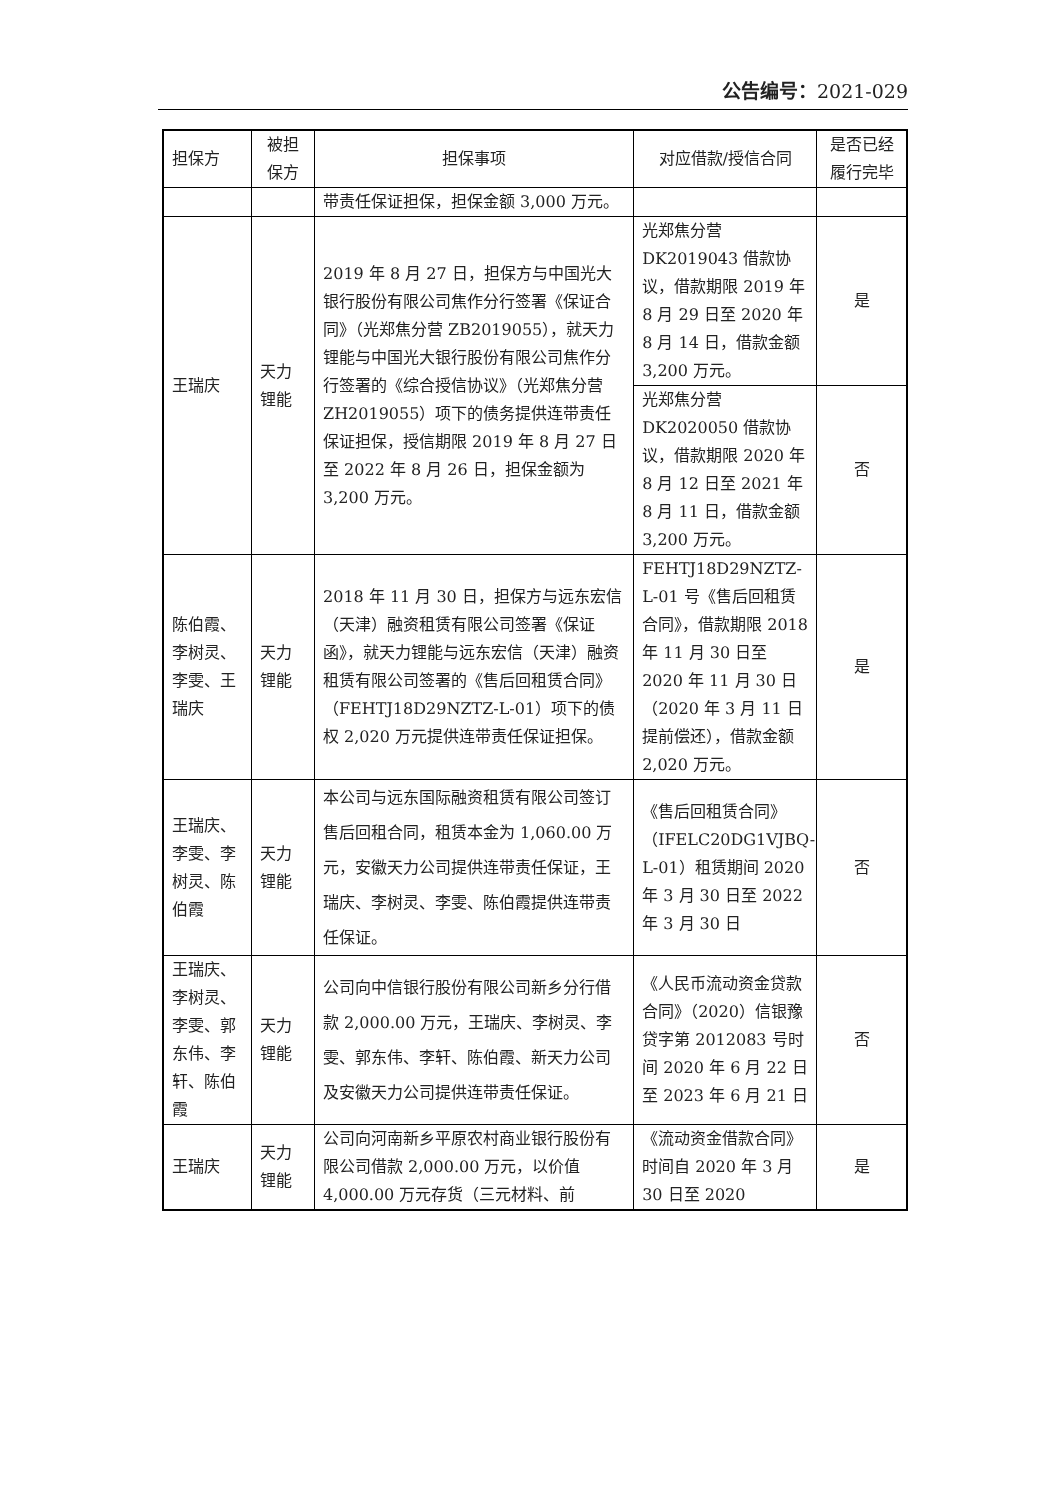公告编号：2021-029
| 担保方 | 被担保方 | 担保事项 | 对应借款/授信合同 | 是否已经履行完毕 |
| --- | --- | --- | --- | --- |
| | | 带责任保证担保，担保金额 3,000 万元。 | | |
| 王瑞庆 | 天力锂能 | 2019 年 8 月 27 日，担保方与中国光大银行股份有限公司焦作分行签署《保证合同》（光郑焦分营 ZB2019055），就天力锂能与中国光大银行股份有限公司焦作分行签署的《综合授信协议》（光郑焦分营 ZH2019055）项下的债务提供连带责任保证担保，授信期限 2019 年 8 月 27 日至 2022 年 8 月 26 日，担保金额为 3,200 万元。 | 光郑焦分营 DK2019043 借款协议，借款期限 2019 年 8 月 29 日至 2020 年 8 月 14 日，借款金额 3,200 万元。 | 是 |
| | | | 光郑焦分营 DK2020050 借款协议，借款期限 2020 年 8 月 12 日至 2021 年 8 月 11 日，借款金额 3,200 万元。 | 否 |
| 陈伯霞、李树灵、李雯、王瑞庆 | 天力锂能 | 2018 年 11 月 30 日，担保方与远东宏信（天津）融资租赁有限公司签署《保证函》，就天力锂能与远东宏信（天津）融资租赁有限公司签署的《售后回租赁合同》（FEHTJ18D29NZTZ-L-01）项下的债权 2,020 万元提供连带责任保证担保。 | FEHTJ18D29NZTZ-L-01 号《售后回租赁合同》，借款期限 2018 年 11 月 30 日至 2020 年 11 月 30 日（2020 年 3 月 11 日提前偿还），借款金额 2,020 万元。 | 是 |
| 王瑞庆、李雯、李树灵、陈伯霞 | 天力锂能 | 本公司与远东国际融资租赁有限公司签订售后回租合同，租赁本金为 1,060.00 万元，安徽天力公司提供连带责任保证，王瑞庆、李树灵、李雯、陈伯霞提供连带责任保证。 | 《售后回租赁合同》（IFELC20DG1VJBQ-L-01）租赁期间 2020 年 3 月 30 日至 2022 年 3 月 30 日 | 否 |
| 王瑞庆、李树灵、李雯、郭东伟、李轩、陈伯霞 | 天力锂能 | 公司向中信银行股份有限公司新乡分行借款 2,000.00 万元，王瑞庆、李树灵、李雯、郭东伟、李轩、陈伯霞、新天力公司及安徽天力公司提供连带责任保证。 | 《人民币流动资金贷款合同》（2020）信银豫贷字第 2012083 号时间 2020 年 6 月 22 日至 2023 年 6 月 21 日 | 否 |
| 王瑞庆 | 天力锂能 | 公司向河南新乡平原农村商业银行股份有限公司借款 2,000.00 万元，以价值 4,000.00 万元存货（三元材料、前 | 《流动资金借款合同》时间自 2020 年 3 月 30 日至 2020 | 是 |